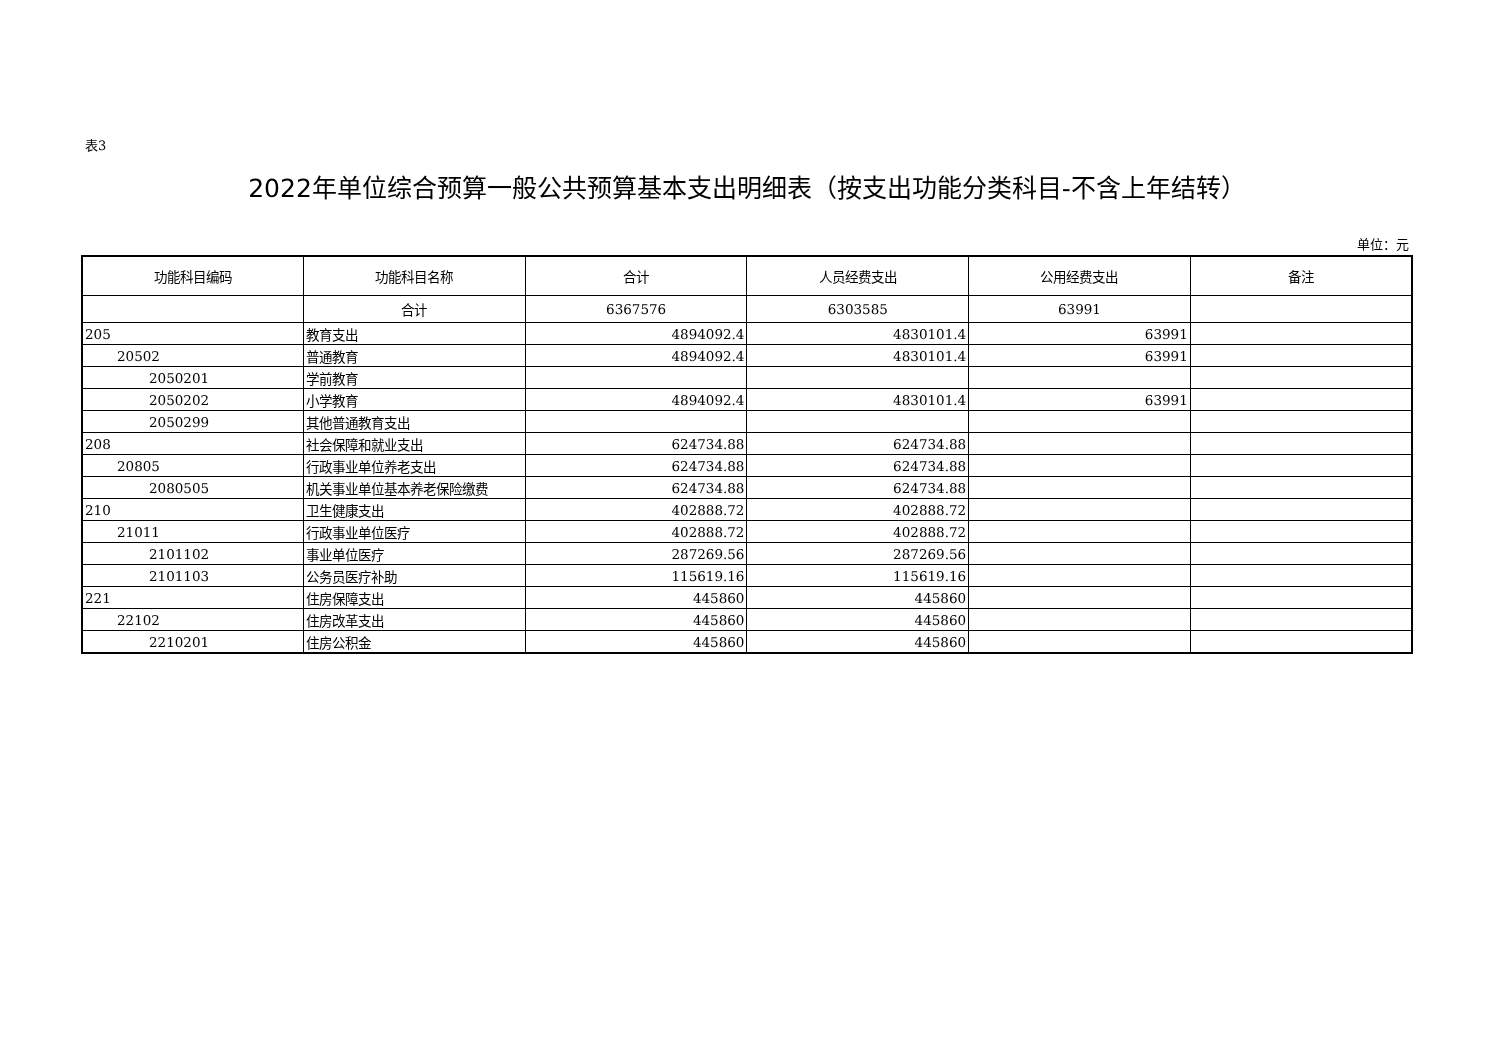表3
2022年单位综合预算一般公共预算基本支出明细表（按支出功能分类科目-不含上年结转）
单位：元
| 功能科目编码 | 功能科目名称 | 合计 | 人员经费支出 | 公用经费支出 | 备注 |
| --- | --- | --- | --- | --- | --- |
| | 合计 | 6367576 | 6303585 | 63991 | |
| 205 | 教育支出 | 4894092.4 | 4830101.4 | 63991 | |
| 20502 | 普通教育 | 4894092.4 | 4830101.4 | 63991 | |
| 2050201 | 学前教育 | | | | |
| 2050202 | 小学教育 | 4894092.4 | 4830101.4 | 63991 | |
| 2050299 | 其他普通教育支出 | | | | |
| 208 | 社会保障和就业支出 | 624734.88 | 624734.88 | | |
| 20805 | 行政事业单位养老支出 | 624734.88 | 624734.88 | | |
| 2080505 | 机关事业单位基本养老保险缴费 | 624734.88 | 624734.88 | | |
| 210 | 卫生健康支出 | 402888.72 | 402888.72 | | |
| 21011 | 行政事业单位医疗 | 402888.72 | 402888.72 | | |
| 2101102 | 事业单位医疗 | 287269.56 | 287269.56 | | |
| 2101103 | 公务员医疗补助 | 115619.16 | 115619.16 | | |
| 221 | 住房保障支出 | 445860 | 445860 | | |
| 22102 | 住房改革支出 | 445860 | 445860 | | |
| 2210201 | 住房公积金 | 445860 | 445860 | | |